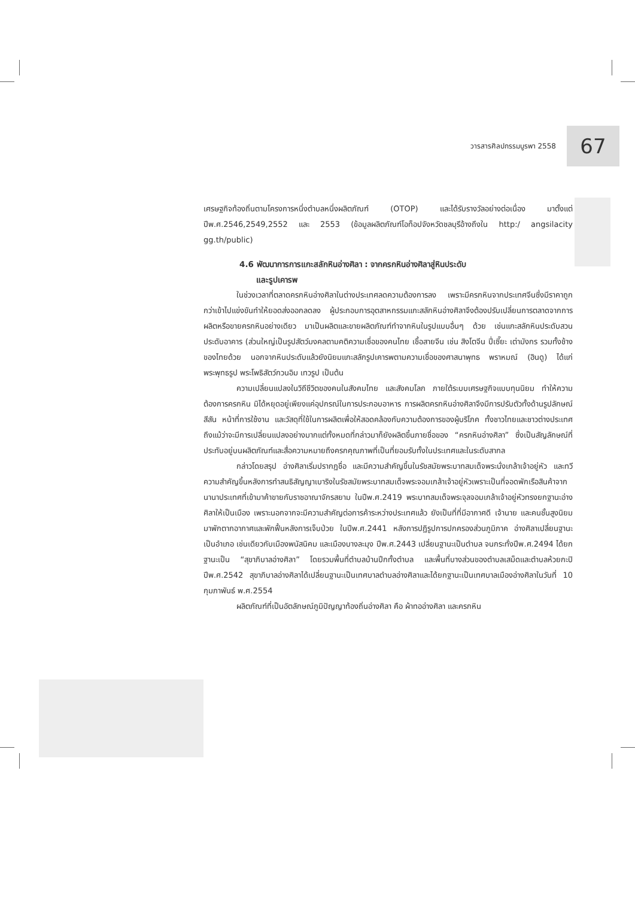วารสารศิลปกรรมบูรพา 2558 67
เศรษฐกิจท้องถิ่นตามโครงการหนึ่งตำบลหนึ่งผลิตภัณฑ์ (OTOP) และได้รับรางวัลอย่างต่อเนื่อง มาตั้งแต่ปีพ.ศ.2546,2549,2552 และ 2553 (ข้อมูลผลิตภัณฑ์โอท็อปจังหวัดชลบุรีอ้างถึงใน http:/ angsilacity gg.th/public)
4.6 พัฒนาการการแกะสลักหินอ่างศิลา : จากครกหินอ่างศิลาสู่หินประดับ
และรูปเคารพ
ในช่วงเวลาที่ตลาดครกหินอ่างศิลาในต่างประเทศลดความต้องการลง เพราะมีครกหินจากประเทศจีนซึ่งมีราคาถูกกว่าเข้าไปแข่งขันทำให้ยอดส่งออกลดลง ผู้ประกอบการอุตสาหกรรมแกะสลักหินอ่างศิลาจึงต้องปรับเปลี่ยนการตลาดจากการผลิตหรือขายครกหินอย่างเดียว มาเป็นผลิตและขายผลิตภัณฑ์ทำจากหินในรูปแบบอื่นๆ ด้วย เช่นแกะสลักหินประดับสวน ประดับอาคาร (ส่วนใหญ่เป็นรูปสัตว์มงคลตามคติความเชื่อของคนไทย เชื้อสายจีน เช่น สิงโตจีน ปี่เซี๊ยะ เต่ามังกร รวมทั้งช้างของไทยด้วย นอกจากหินประดับแล้วยังนิยมแกะสลักรูปเคารพตามความเชื่อของศาสนาพุทธ พราหมณ์ (ฮินดู) ได้แก่ พระพุทธรูป พระโพธิสัตว์กวนอิม เทวรูป เป็นต้น
ความเปลี่ยนแปลงในวิถีชีวิตของคนในสังคมไทย และสังคมโลก ภายใต้ระบบเศรษฐกิจแบบทุนนิยม ทำให้ความต้องการครกหิน มิได้หยุดอยู่เพียงแค่อุปกรณ์ในการประกอบอาหาร การผลิตครกหินอ่างศิลาจึงมีการปรับตัวทั้งด้านรูปลักษณ์สีสัน หน้าที่การใช้งาน และวัสดุที่ใช้ในการผลิตเพื่อให้สอดคล้องกับความต้องการของผู้บริโภค ทั้งชาวไทยและชาวต่างประเทศ ถึงแม้ว่าจะมีการเปลี่ยนแปลงอย่างมากแต่ทั้งหมดที่กล่าวมาก็ยังผลิตขึ้นภายชื่อของ “ครกหินอ่างศิลา” ซึ่งเป็นสัญลักษณ์ที่ประทับอยู่บนผลิตภัณฑ์และสื่อความหมายถึงครกคุณภาพที่เป็นที่ยอมรับทั้งในประเทศและในระดับสากล
กล่าวโดยสรุป อ่างศิลาเริ่มปรากฏชื่อ และมีความสำคัญขึ้นในรัชสมัยพระบาทสมเด็จพระนั่งเกล้าเจ้าอยู่หัว และทวีความสำคัญขึ้นหลังการทำสนธิสัญญาเบาริงในรัชสมัยพระบาทสมเด็จพระจอมเกล้าเจ้าอยู่หัวเพราะเป็นที่จอดพักเรือสินค้าจากนานาประเทศที่เข้ามาค้าขายกับราชอาณาจักรสยาม ในปีพ.ศ.2419 พระบาทสมเด็จพระจุลจอมเกล้าเจ้าอยู่หัวทรงยกฐานะอ่างศิลาให้เป็นเมือง เพราะนอกจากจะมีความสำคัญต่อการค้าระหว่างประเทศแล้ว ยังเป็นที่ที่มีอากาศดี เจ้านาย และคนชั้นสูงนิยมมาพักตากอากาศและพักฟื้นหลังการเจ็บป่วย ในปีพ.ศ.2441 หลังการปฏิรูปการปกครองส่วนภูมิภาค อ่างศิลาเปลี่ยนฐานะเป็นอำเภอ เช่นเดียวกับเมืองพนัสนิคม และเมืองบางละมุง ปีพ.ศ.2443 เปลี่ยนฐานะเป็นตำบล จนกระทั่งปีพ.ศ.2494 ได้ยกฐานะเป็น “สุขาภิบาลอ่างศิลา” โดยรวมพื้นที่ตำบลบ้านปึกทั้งตำบล และพื้นที่บางส่วนของตำบลเสม็ดและตำบลห้วยกะปิ ปีพ.ศ.2542 สุขาภิบาลอ่างศิลาได้เปลี่ยนฐานะเป็นเทศบาลตำบลอ่างศิลาและได้ยกฐานะเป็นเทศบาลเมืองอ่างศิลาในวันที่ 10 กุมภาพันธ์ พ.ศ.2554
ผลิตภัณฑ์ที่เป็นอัตลักษณ์ภูมิปัญญาท้องถิ่นอ่างศิลา คือ ผ้าทออ่างศิลา และครกหิน